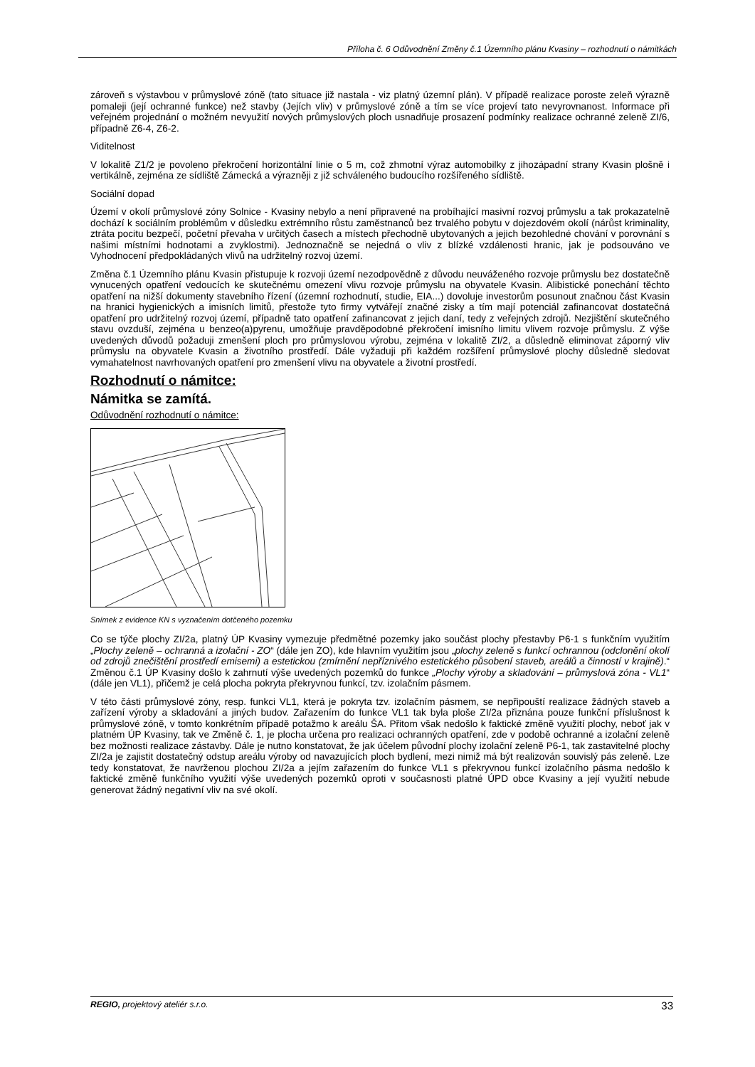Příloha č. 6 Odůvodnění Změny č.1 Územního plánu Kvasiny – rozhodnutí o námitkách
zároveň s výstavbou v průmyslové zóně (tato situace již nastala - viz platný územní plán). V případě realizace poroste zeleň výrazně pomaleji (její ochranné funkce) než stavby (Jejích vliv) v průmyslové zóně a tím se více projeví tato nevyrovnanost. Informace při veřejném projednání o možném nevyužití nových průmyslových ploch usnadňuje prosazení podmínky realizace ochranné zeleně ZI/6, případně Z6-4, Z6-2.
Viditelnost
V lokalitě Z1/2 je povoleno překročení horizontální linie o 5 m, což zhmotní výraz automobilky z jihozápadní strany Kvasin plošně i vertikálně, zejména ze sídliště Zámecká a výrazněji z již schváleného budoucího rozšířeného sídliště.
Sociální dopad
Území v okolí průmyslové zóny Solnice - Kvasiny nebylo a není připravené na probíhající masivní rozvoj průmyslu a tak prokazatelně dochází k sociálním problémům v důsledku extrémního růstu zaměstnanců bez trvalého pobytu v dojezdovém okolí (nárůst kriminality, ztráta pocitu bezpečí, početní převaha v určitých časech a místech přechodně ubytovaných a jejich bezohledné chování v porovnání s našimi místními hodnotami a zvyklostmi). Jednoznačně se nejedná o vliv z blízké vzdálenosti hranic, jak je podsouváno ve Vyhodnocení předpokládaných vlivů na udržitelný rozvoj území.
Změna č.1 Územního plánu Kvasin přistupuje k rozvoji území nezodpovědně z důvodu neuváženého rozvoje průmyslu bez dostatečně vynucených opatření vedoucích ke skutečnému omezení vlivu rozvoje průmyslu na obyvatele Kvasin. Alibistické ponechání těchto opatření na nižší dokumenty stavebního řízení (územní rozhodnutí, studie, EIA...) dovoluje investorům posunout značnou část Kvasin na hranici hygienických a imisních limitů, přestože tyto firmy vytvářejí značné zisky a tím mají potenciál zafinancovat dostatečná opatření pro udržitelný rozvoj území, případně tato opatření zafinancovat z jejich daní, tedy z veřejných zdrojů. Nezjištění skutečného stavu ovzduší, zejména u benzeo(a)pyrenu, umožňuje pravděpodobné překročení imisního limitu vlivem rozvoje průmyslu. Z výše uvedených důvodů požaduji zmenšení ploch pro průmyslovou výrobu, zejména v lokalitě ZI/2, a důsledně eliminovat záporný vliv průmyslu na obyvatele Kvasin a životního prostředí. Dále vyžaduji při každém rozšíření průmyslové plochy důsledně sledovat vymahatelnost navrhovaných opatření pro zmenšení vlivu na obyvatele a životní prostředí.
Rozhodnutí o námitce:
Námitka se zamítá.
Odůvodnění rozhodnutí o námitce:
Snímek z evidence KN s vyznačením dotčeného pozemku
Co se týče plochy ZI/2a, platný ÚP Kvasiny vymezuje předmětné pozemky jako součást plochy přestavby P6-1 s funkčním využitím „Plochy zeleně – ochranná a izolační - ZO“ (dále jen ZO), kde hlavním využitím jsou „plochy zeleně s funkcí ochrannou (odclonění okolí od zdrojů znečištění prostředí emisemi) a estetickou (zmírnění nepříznivého estetického působení staveb, areálů a činností v krajině).“ Změnou č.1 ÚP Kvasiny došlo k zahrnutí výše uvedených pozemků do funkce „Plochy výroby a skladování – průmyslová zóna - VL1“ (dále jen VL1), přičemž je celá plocha pokryta překryvnou funkcí, tzv. izolačním pásmem.
V této části průmyslové zóny, resp. funkci VL1, která je pokryta tzv. izolačním pásmem, se nepřipouští realizace žádných staveb a zařízení výroby a skladování a jiných budov. Zařazením do funkce VL1 tak byla ploše ZI/2a přiznána pouze funkční příslušnost k průmyslové zóně, v tomto konkrétním případě potažmo k areálu ŠA. Přitom však nedošlo k faktické změně využití plochy, neboť jak v platném ÚP Kvasiny, tak ve Změně č. 1, je plocha určena pro realizaci ochranných opatření, zde v podobě ochranné a izolační zeleně bez možnosti realizace zástavby. Dále je nutno konstatovat, že jak účelem původní plochy izolační zeleně P6-1, tak zastavitelné plochy ZI/2a je zajistit dostatečný odstup areálu výroby od navazujících ploch bydlení, mezi nimiž má být realizován souvislý pás zeleně. Lze tedy konstatovat, že navrženou plochou ZI/2a a jejím zařazením do funkce VL1 s překryvnou funkcí izolačního pásma nedošlo k faktické změně funkčního využití výše uvedených pozemků oproti v současnosti platné ÚPD obce Kvasiny a její využití nebude generovat žádný negativní vliv na své okolí.
REGIO, projektový ateliér s.r.o. 33